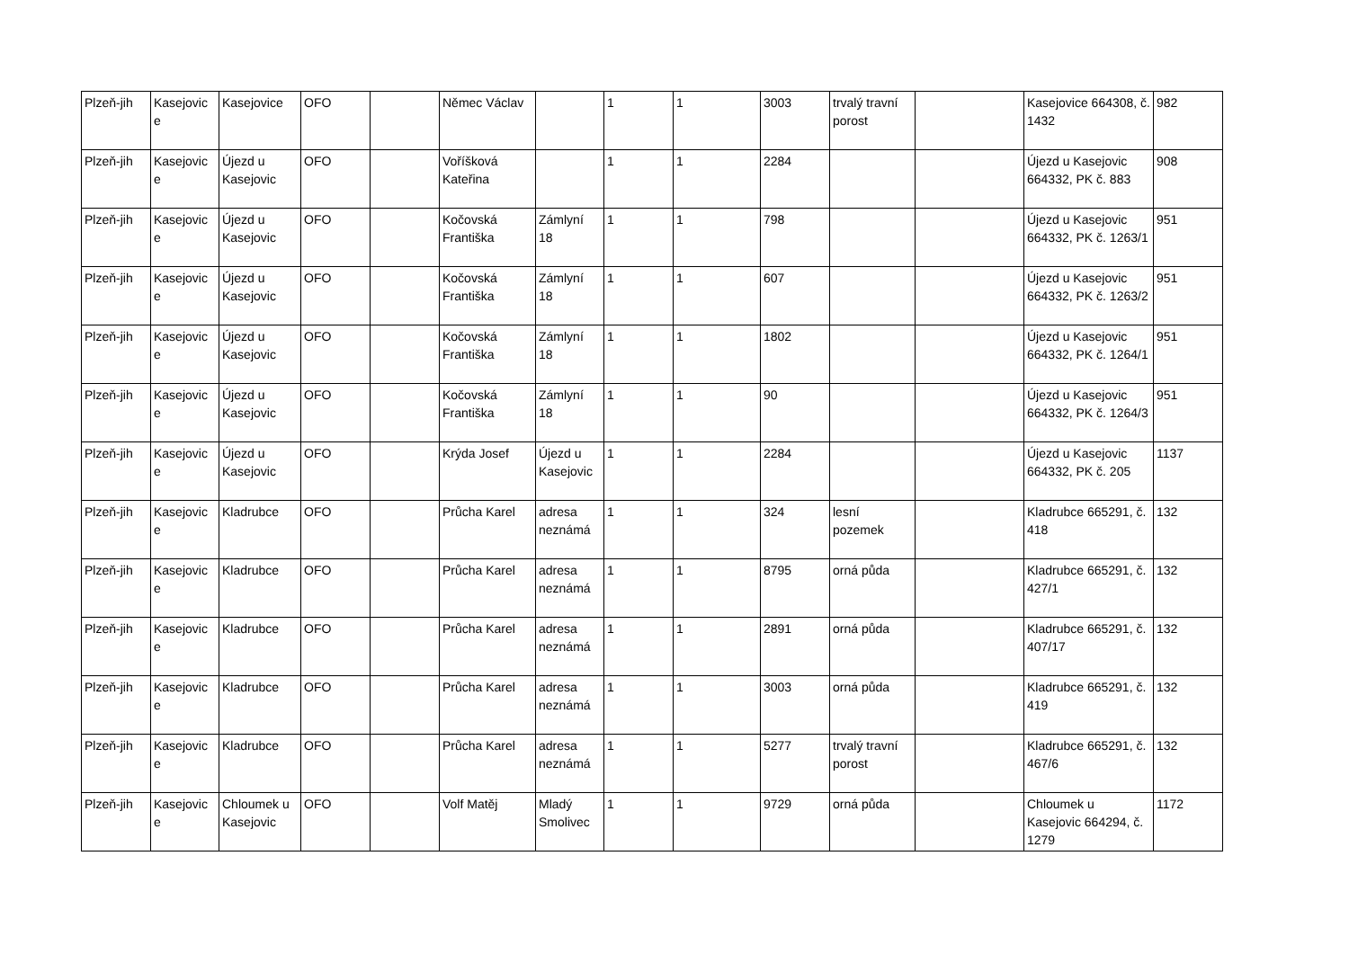| Plzeň-jih | Kasejovic e | Kasejovice | OFO | | Němec Václav | | 1 | 1 | 3003 | trvalý travní porost | | Kasejovice 664308, č. 1432 | 982 |
| Plzeň-jih | Kasejovic e | Újezd u Kasejovic | OFO | | Voříšková Kateřina | | 1 | 1 | 2284 | | | Újezd u Kasejovic 664332, PK č. 883 | 908 |
| Plzeň-jih | Kasejovic e | Újezd u Kasejovic | OFO | | Kočovská Františka | Zámlyní 18 | 1 | 1 | 798 | | | Újezd u Kasejovic 664332, PK č. 1263/1 | 951 |
| Plzeň-jih | Kasejovic e | Újezd u Kasejovic | OFO | | Kočovská Františka | Zámlyní 18 | 1 | 1 | 607 | | | Újezd u Kasejovic 664332, PK č. 1263/2 | 951 |
| Plzeň-jih | Kasejovic e | Újezd u Kasejovic | OFO | | Kočovská Františka | Zámlyní 18 | 1 | 1 | 1802 | | | Újezd u Kasejovic 664332, PK č. 1264/1 | 951 |
| Plzeň-jih | Kasejovic e | Újezd u Kasejovic | OFO | | Kočovská Františka | Zámlyní 18 | 1 | 1 | 90 | | | Újezd u Kasejovic 664332, PK č. 1264/3 | 951 |
| Plzeň-jih | Kasejovic e | Újezd u Kasejovic | OFO | | Krýda Josef | Újezd u Kasejovic | 1 | 1 | 2284 | | | Újezd u Kasejovic 664332, PK č. 205 | 1137 |
| Plzeň-jih | Kasejovic e | Kladrubce | OFO | | Průcha Karel | adresa neznámá | 1 | 1 | 324 | lesní pozemek | | Kladrubce 665291, č. 418 | 132 |
| Plzeň-jih | Kasejovic e | Kladrubce | OFO | | Průcha Karel | adresa neznámá | 1 | 1 | 8795 | orná půda | | Kladrubce 665291, č. 427/1 | 132 |
| Plzeň-jih | Kasejovic e | Kladrubce | OFO | | Průcha Karel | adresa neznámá | 1 | 1 | 2891 | orná půda | | Kladrubce 665291, č. 407/17 | 132 |
| Plzeň-jih | Kasejovic e | Kladrubce | OFO | | Průcha Karel | adresa neznámá | 1 | 1 | 3003 | orná půda | | Kladrubce 665291, č. 419 | 132 |
| Plzeň-jih | Kasejovic e | Kladrubce | OFO | | Průcha Karel | adresa neznámá | 1 | 1 | 5277 | trvalý travní porost | | Kladrubce 665291, č. 467/6 | 132 |
| Plzeň-jih | Kasejovic e | Chloumek u Kasejovic | OFO | | Volf Matěj | Mladý Smolivec | 1 | 1 | 9729 | orná půda | | Chloumek u Kasejovic 664294, č. 1279 | 1172 |